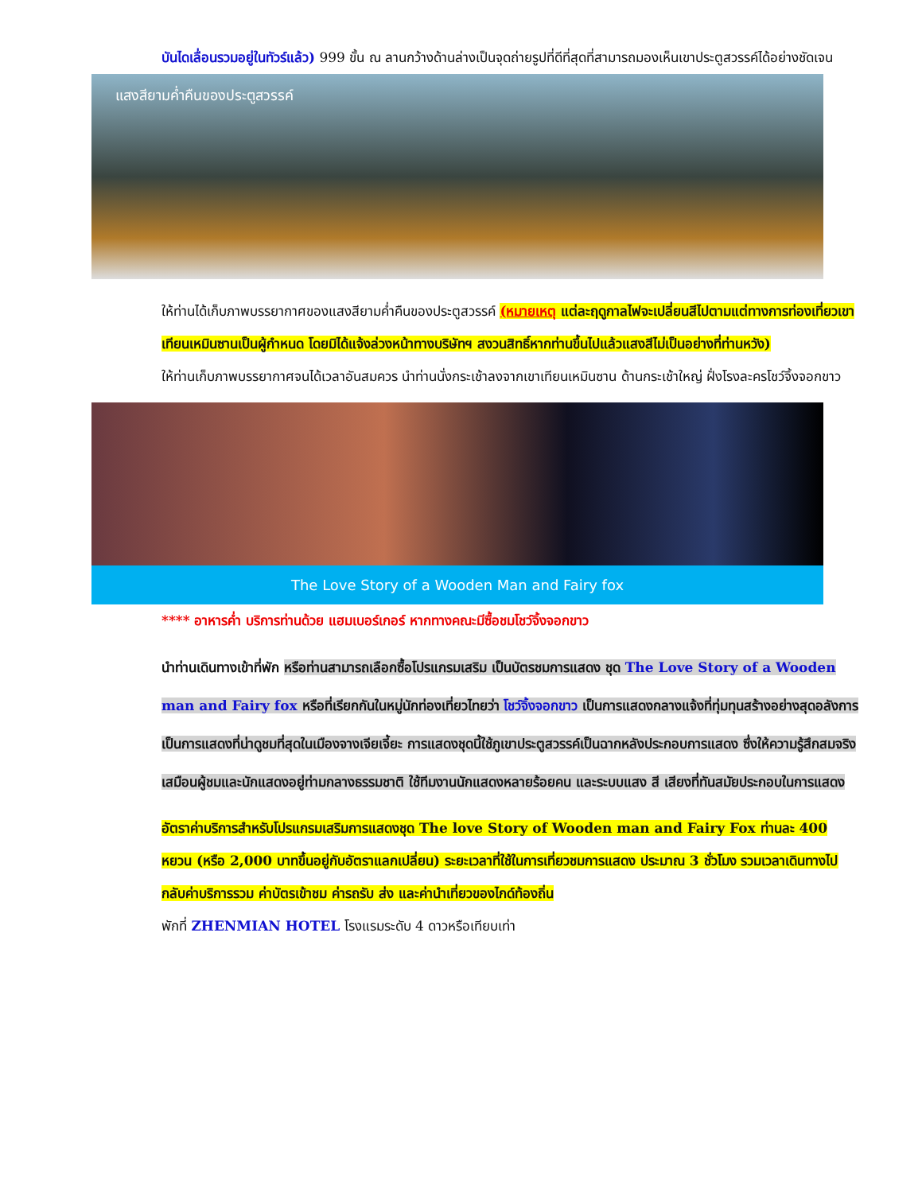บันไดเลื่อนรวมอยู่ในทัวร์แล้ว) 999 ขั้น ณ ลานกว้างด้านล่างเป็นจุดถ่ายรูปที่ดีที่สุดที่สามารถมองเห็นเขาประตูสวรรค์ได้อย่างชัดเจน
แสงสียามค่ำคืนของประตูสวรรค์
ให้ท่านได้เก็บภาพบรรยากาศของแสงสียามค่ำคืนของประตูสวรรค์ (หมายเหตุ แต่ละฤดูกาลไฟจะเปลี่ยนสีไปตามแต่ทางการท่องเที่ยวเขาเทียนเหมินซานเป็นผู้กำหนด โดยมิได้แจ้งล่วงหน้าทางบริษัทฯ สงวนสิทธิ์หากท่านขึ้นไปแล้วแสงสีไม่เป็นอย่างที่ท่านหวัง)
ให้ท่านเก็บภาพบรรยากาศจนได้เวลาอันสมควร นำท่านนั่งกระเช้าลงจากเขาเทียนเหมินซาน ด้านกระเช้าใหญ่ ฝั่งโรงละครโชว์จิ้งจอกขาว
The Love Story of a Wooden Man and Fairy fox
**** อาหารค่ำ บริการท่านด้วย แฮมเบอร์เกอร์ หากทางคณะมีซื้อชมโชว์จิ้งจอกขาว
นำท่านเดินทางเข้าที่พัก หรือท่านสามารถเลือกซื้อโปรแกรมเสริม เป็นบัตรชมการแสดง ชุด The Love Story of a Wooden man and Fairy fox หรือที่เรียกกันในหมู่นักท่องเที่ยวไทยว่า โชว์จิ้งจอกขาว เป็นการแสดงกลางแจ้งที่ทุ่มทุนสร้างอย่างสุดอลังการ เป็นการแสดงที่น่าดูชมที่สุดในเมืองจางเจียเจี้ยะ การแสดงชุดนี้ใช้ภูเขาประตูสวรรค์เป็นฉากหลังประกอบการแสดง ซึ่งให้ความรู้สึกสมจริงเสมือนผู้ชมและนักแสดงอยู่ท่ามกลางธรรมชาติ ใช้ทีมงานนักแสดงหลายร้อยคน และระบบแสง สี เสียงที่ทันสมัยประกอบในการแสดง
อัตราค่าบริการสำหรับโปรแกรมเสริมการแสดงชุด The love Story of Wooden man and Fairy Fox ท่านละ 400 หยวน (หรือ 2,000 บาทขึ้นอยู่กับอัตราแลกเปลี่ยน) ระยะเวลาที่ใช้ในการเที่ยวชมการแสดง ประมาณ 3 ชั่วโมง รวมเวลาเดินทางไป กลับค่าบริการรวม ค่าบัตรเข้าชม ค่ารถรับ ส่ง และค่านำเที่ยวของไกด์ท้องถิ่น
พักที่ ZHENMIAN HOTEL โรงแรมระดับ 4 ดาวหรือเทียบเท่า